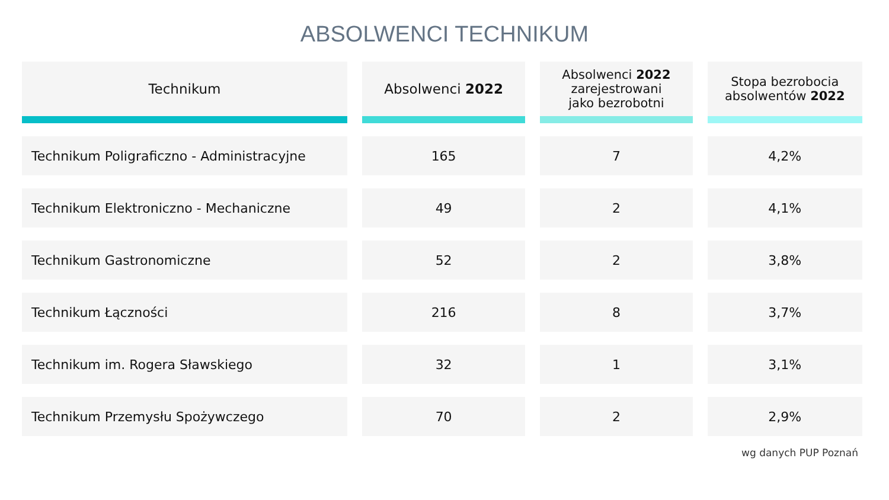ABSOLWENCI TECHNIKUM
| Technikum | Absolwenci 2022 | Absolwenci 2022 zarejestrowani jako bezrobotni | Stopa bezrobocia absolwentów 2022 |
| --- | --- | --- | --- |
| Technikum Poligraficzno - Administracyjne | 165 | 7 | 4,2% |
| Technikum Elektroniczno - Mechaniczne | 49 | 2 | 4,1% |
| Technikum Gastronomiczne | 52 | 2 | 3,8% |
| Technikum Łączności | 216 | 8 | 3,7% |
| Technikum im. Rogera Sławskiego | 32 | 1 | 3,1% |
| Technikum Przemysłu Spożywczego | 70 | 2 | 2,9% |
wg danych PUP Poznań